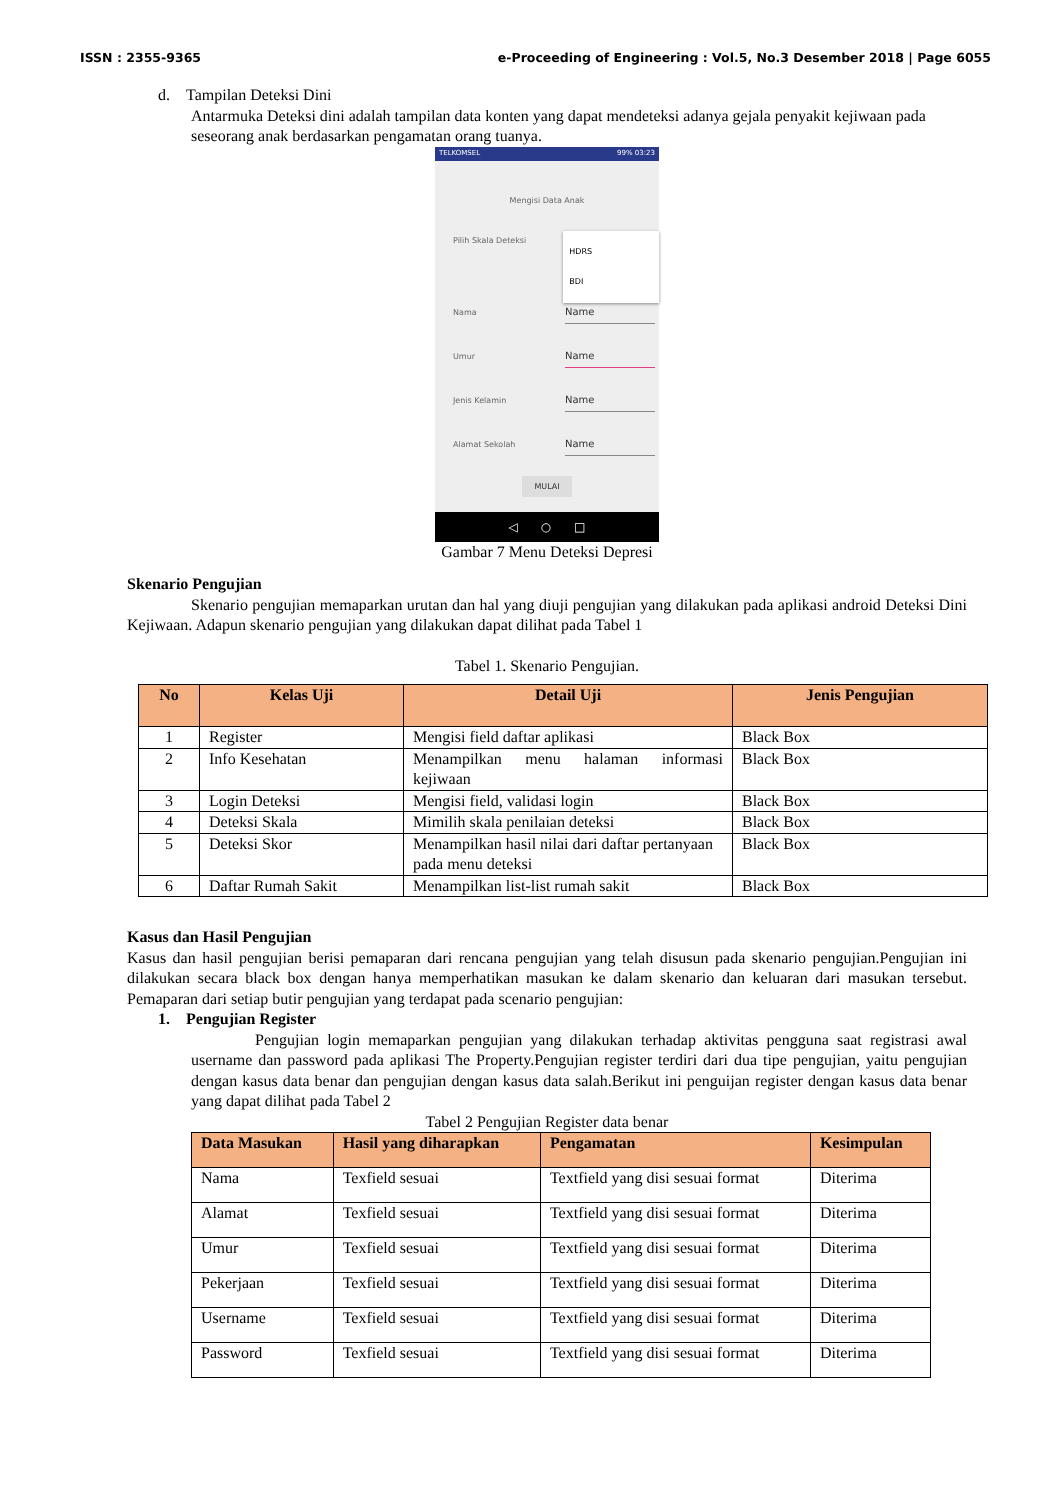ISSN : 2355-9365 e-Proceeding of Engineering : Vol.5, No.3 Desember 2018 | Page 6055
d. Tampilan Deteksi Dini
Antarmuka Deteksi dini adalah tampilan data konten yang dapat mendeteksi adanya gejala penyakit kejiwaan pada seseorang anak berdasarkan pengamatan orang tuanya.
TELKOMSEL 99% 03:23
Mengisi Data Anak
Pilih Skala Deteksi
HDRS
BDI
Nama Name
Umur Name
Jenis Kelamin Name
Alamat Sekolah Name
MULAI
◁ ○ □
Gambar 7 Menu Deteksi Depresi
Skenario Pengujian
Skenario pengujian memaparkan urutan dan hal yang diuji pengujian yang dilakukan pada aplikasi android Deteksi Dini Kejiwaan. Adapun skenario pengujian yang dilakukan dapat dilihat pada Tabel 1
Tabel 1. Skenario Pengujian.
| No | Kelas Uji | Detail Uji | Jenis Pengujian |
| --- | --- | --- | --- |
| 1 | Register | Mengisi field daftar aplikasi | Black Box |
| 2 | Info Kesehatan | Menampilkan menu halaman informasi kejiwaan | Black Box |
| 3 | Login Deteksi | Mengisi field, validasi login | Black Box |
| 4 | Deteksi Skala | Mimilih skala penilaian deteksi | Black Box |
| 5 | Deteksi Skor | Menampilkan hasil nilai dari daftar pertanyaan pada menu deteksi | Black Box |
| 6 | Daftar Rumah Sakit | Menampilkan list-list rumah sakit | Black Box |
Kasus dan Hasil Pengujian
Kasus dan hasil pengujian berisi pemaparan dari rencana pengujian yang telah disusun pada skenario pengujian.Pengujian ini dilakukan secara black box dengan hanya memperhatikan masukan ke dalam skenario dan keluaran dari masukan tersebut. Pemaparan dari setiap butir pengujian yang terdapat pada scenario pengujian:
1. Pengujian Register
Pengujian login memaparkan pengujian yang dilakukan terhadap aktivitas pengguna saat registrasi awal username dan password pada aplikasi The Property.Pengujian register terdiri dari dua tipe pengujian, yaitu pengujian dengan kasus data benar dan pengujian dengan kasus data salah.Berikut ini penguijan register dengan kasus data benar yang dapat dilihat pada Tabel 2
Tabel 2 Pengujian Register data benar
| Data Masukan | Hasil yang diharapkan | Pengamatan | Kesimpulan |
| --- | --- | --- | --- |
| Nama | Texfield sesuai | Textfield yang disi sesuai format | Diterima |
| Alamat | Texfield sesuai | Textfield yang disi sesuai format | Diterima |
| Umur | Texfield sesuai | Textfield yang disi sesuai format | Diterima |
| Pekerjaan | Texfield sesuai | Textfield yang disi sesuai format | Diterima |
| Username | Texfield sesuai | Textfield yang disi sesuai format | Diterima |
| Password | Texfield sesuai | Textfield yang disi sesuai format | Diterima |